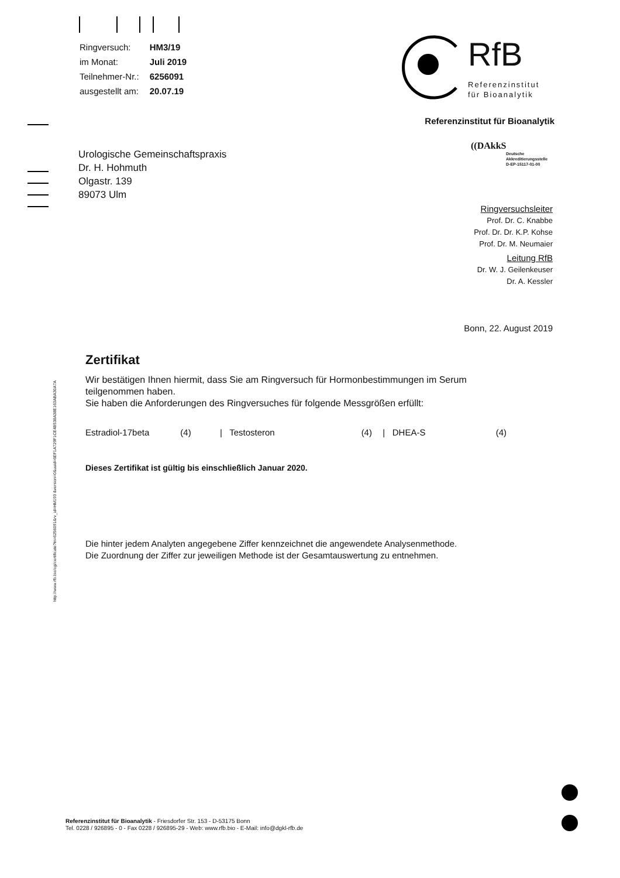| Ringversuch: | HM3/19 |
| im Monat: | Juli 2019 |
| Teilnehmer-Nr.: | 6256091 |
| ausgestellt am: | 20.07.19 |
RfB
Referenzinstitut
für Bioanalytik
Referenzinstitut für Bioanalytik
((DAkkS
Deutsche
Akkreditierungsstelle
D-EP-15117-01-00
Urologische Gemeinschaftspraxis
Dr. H. Hohmuth
Olgastr. 139
89073 Ulm
Ringversuchsleiter
Prof. Dr. C. Knabbe
Prof. Dr. Dr. K.P. Kohse
Prof. Dr. M. Neumaier
Leitung RfB
Dr. W. J. Geilenkeuser
Dr. A. Kessler
Bonn, 22. August 2019
http://www.rfb.bio/cgi/certificate?tn=6256091&rv_id=HM193 &version=0&uuid=6EF1A729F1CE4B538A38E163ABA30A7A
Zertifikat
Wir bestätigen Ihnen hiermit, dass Sie am Ringversuch für Hormonbestimmungen im Serum teilgenommen haben.
Sie haben die Anforderungen des Ringversuches für folgende Messgrößen erfüllt:
Estradiol-17beta (4) | Testosteron (4) | DHEA-S (4)
Dieses Zertifikat ist gültig bis einschließlich Januar 2020.
Die hinter jedem Analyten angegebene Ziffer kennzeichnet die angewendete Analysenmethode.
Die Zuordnung der Ziffer zur jeweiligen Methode ist der Gesamtauswertung zu entnehmen.
Referenzinstitut für Bioanalytik - Friesdorfer Str. 153 - D-53175 Bonn
Tel. 0228 / 926895 - 0 - Fax 0228 / 926895-29 - Web: www.rfb.bio - E-Mail: info@dgkl-rfb.de